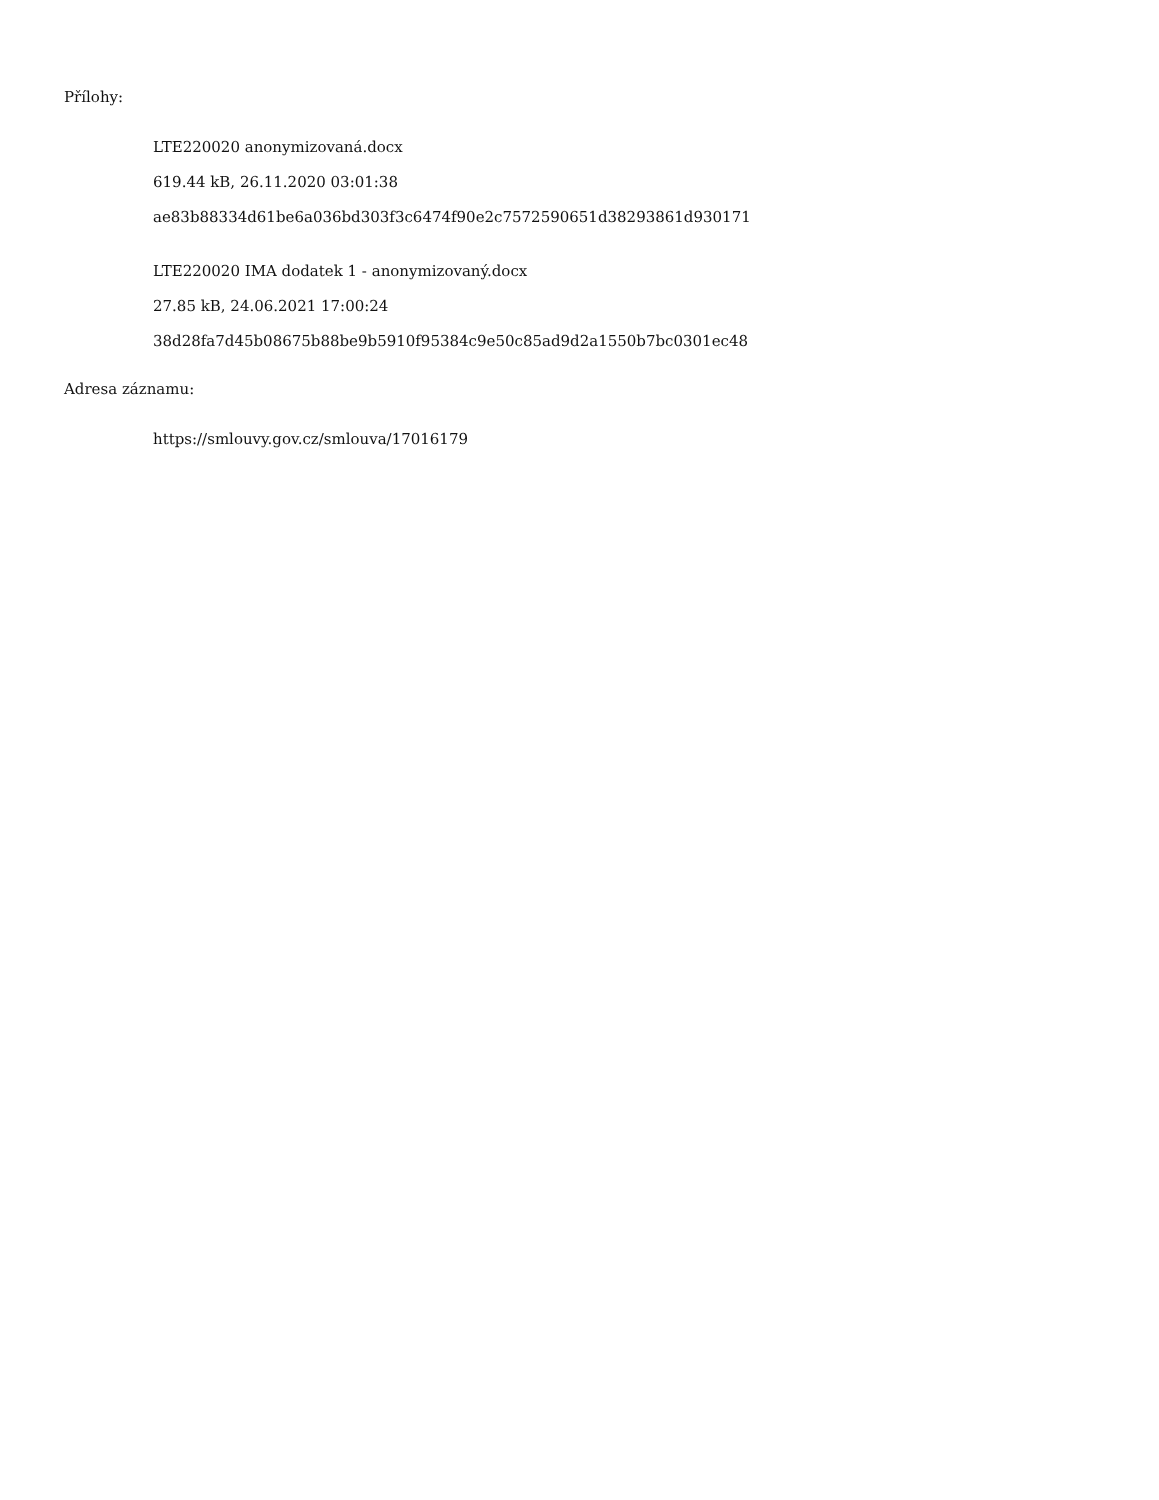Přílohy:
LTE220020 anonymizovaná.docx
619.44 kB, 26.11.2020 03:01:38
ae83b88334d61be6a036bd303f3c6474f90e2c7572590651d38293861d930171
LTE220020 IMA dodatek 1 - anonymizovaný.docx
27.85 kB, 24.06.2021 17:00:24
38d28fa7d45b08675b88be9b5910f95384c9e50c85ad9d2a1550b7bc0301ec48
Adresa záznamu:
https://smlouvy.gov.cz/smlouva/17016179